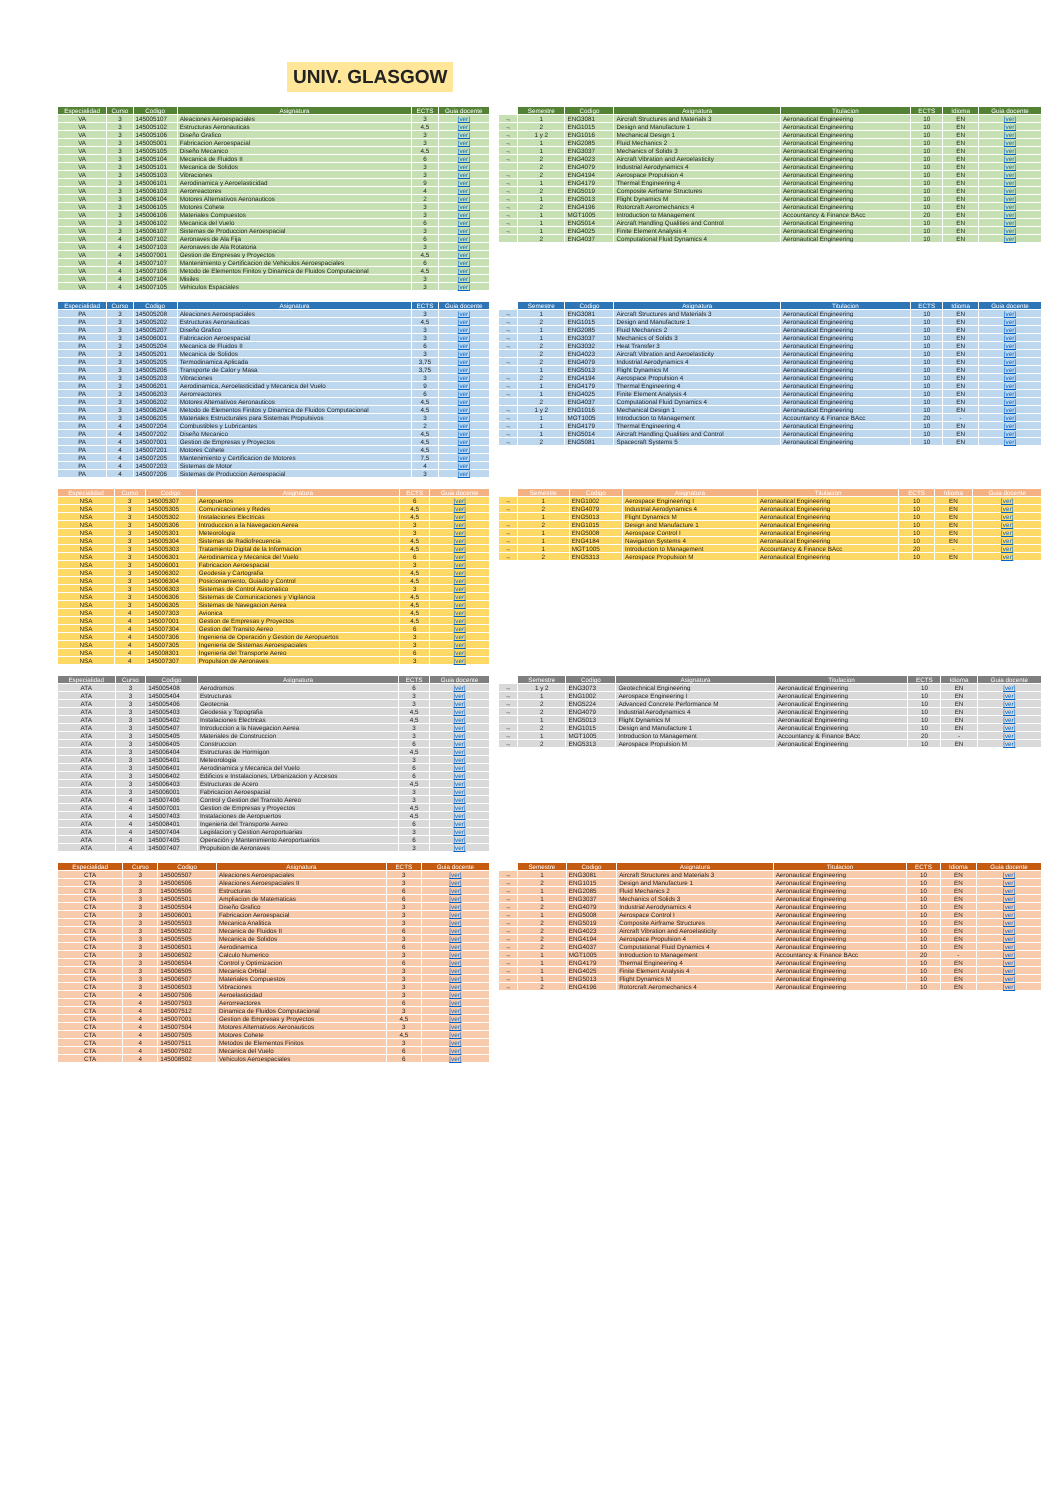UNIV. GLASGOW
| Especialidad | Curso | Codigo | Asignatura | ECTS | Guia docente |
| --- | --- | --- | --- | --- | --- |
| VA | 3 | 145005107 | Aleaciones Aeroespaciales | 3 | [ver] |
| VA | 3 | 145005102 | Estructuras Aeronauticas | 4,5 | [ver] |
| VA | 3 | 145005106 | Diseño Grafico | 3 | [ver] |
| VA | 3 | 145005001 | Fabricacion Aeroespacial | 3 | [ver] |
| VA | 3 | 145005105 | Diseño Mecanico | 4,5 | [ver] |
| VA | 3 | 145005104 | Mecanica de Fluidos II | 6 | [ver] |
| VA | 3 | 145005101 | Mecanica de Solidos | 3 | [ver] |
| VA | 3 | 145005103 | Vibraciones | 3 | [ver] |
| VA | 3 | 145006101 | Aerodinamica y Aeroelasticidad | 9 | [ver] |
| VA | 3 | 145006103 | Aerorreactores | 4 | [ver] |
| VA | 3 | 145006104 | Motores Alternativos Aeronauticos | 2 | [ver] |
| VA | 3 | 145006105 | Motores Cohete | 3 | [ver] |
| VA | 3 | 145006106 | Materiales Compuestos | 3 | [ver] |
| VA | 3 | 145006102 | Mecanica del Vuelo | 6 | [ver] |
| VA | 3 | 145006107 | Sistemas de Produccion Aeroespacial | 3 | [ver] |
| VA | 4 | 145007102 | Aeronaves de Ala Fija | 6 | [ver] |
| VA | 4 | 145007103 | Aeronaves de Ala Rotatoria | 3 | [ver] |
| VA | 4 | 145007001 | Gestion de Empresas y Proyectos | 4,5 | [ver] |
| VA | 4 | 145007107 | Mantenimiento y Certificacion de Vehiculos Aeroespaciales | 6 | [ver] |
| VA | 4 | 145007106 | Metodo de Elementos Finitos y Dinamica de Fluidos Computacional | 4,5 | [ver] |
| VA | 4 | 145007104 | Misiles | 3 | [ver] |
| VA | 4 | 145007105 | Vehiculos Espaciales | 3 | [ver] |
| | Semestre | Codigo | Asignatura | Titulacion | ECTS | Idioma | Guia docente |
| --- | --- | --- | --- | --- | --- | --- | --- |
| → | 1 | ENG3081 | Aircraft Structures and Materials 3 | Aeronautical Engineering | 10 | EN | [ver] |
| → | 2 | ENG1015 | Design and Manufacture 1 | Aeronautical Engineering | 10 | EN | [ver] |
| → | 1 y 2 | ENG1016 | Mechanical Design 1 | Aeronautical Engineering | 10 | EN | [ver] |
| → | 1 | ENG2085 | Fluid Mechanics 2 | Aeronautical Engineering | 10 | EN | [ver] |
| → | 1 | ENG3037 | Mechanics of Solids 3 | Aeronautical Engineering | 10 | EN | [ver] |
| → | 2 | ENG4023 | Aircraft Vibration and Aeroelasticity | Aeronautical Engineering | 10 | EN | [ver] |
| | 2 | ENG4079 | Industrial Aerodynamics 4 | Aeronautical Engineering | 10 | EN | [ver] |
| → | 2 | ENG4194 | Aerospace Propulsion 4 | Aeronautical Engineering | 10 | EN | [ver] |
| → | 1 | ENG4179 | Thermal Engineering 4 | Aeronautical Engineering | 10 | EN | [ver] |
| → | 2 | ENG5019 | Composite Airframe Structures | Aeronautical Engineering | 10 | EN | [ver] |
| → | 1 | ENG5013 | Flight Dynamics M | Aeronautical Engineering | 10 | EN | [ver] |
| → | 2 | ENG4196 | Rotorcraft Aeromechanics 4 | Aeronautical Engineering | 10 | EN | [ver] |
| → | 1 | MGT1005 | Introduction to Management | Accountancy & Finance BAcc | 20 | EN | [ver] |
| → | 1 | ENG5014 | Aircraft Handling Qualities and Control | Aeronautical Engineering | 10 | EN | [ver] |
| → | 1 | ENG4025 | Finite Element Analysis 4 | Aeronautical Engineering | 10 | EN | [ver] |
| | 2 | ENG4037 | Computational Fluid Dynamics 4 | Aeronautical Engineering | 10 | EN | [ver] |
| Especialidad | Curso | Codigo | Asignatura | ECTS | Guia docente |
| --- | --- | --- | --- | --- | --- |
| PA | 3 | 145005208 | Aleaciones Aeroespaciales | 3 | [ver] |
| PA | 3 | 145005202 | Estructuras Aeronauticas | 4,5 | [ver] |
| PA | 3 | 145005207 | Diseño Grafico | 3 | [ver] |
| PA | 3 | 145006001 | Fabricacion Aeroespacial | 3 | [ver] |
| PA | 3 | 145005204 | Mecanica de Fluidos II | 6 | [ver] |
| PA | 3 | 145005201 | Mecanica de Solidos | 3 | [ver] |
| PA | 3 | 145005205 | Termodinamica Aplicada | 3,75 | [ver] |
| PA | 3 | 145005206 | Transporte de Calor y Masa | 3,75 | [ver] |
| PA | 3 | 145005203 | Vibraciones | 3 | [ver] |
| PA | 3 | 145006201 | Aerodinamica, Aeroelasticidad y Mecanica del Vuelo | 9 | [ver] |
| PA | 3 | 145006203 | Aerorreactores | 6 | [ver] |
| PA | 3 | 145006202 | Motores Alternativos Aeronauticos | 4,5 | [ver] |
| PA | 3 | 145006204 | Metodo de Elementos Finitos y Dinamica de Fluidos Computacional | 4,5 | [ver] |
| PA | 3 | 145006205 | Materiales Estructurales para Sistemas Propulsivos | 3 | [ver] |
| PA | 4 | 145007204 | Combustibles y Lubricantes | 2 | [ver] |
| PA | 4 | 145007202 | Diseño Mecanico | 4,5 | [ver] |
| PA | 4 | 145007001 | Gestion de Empresas y Proyectos | 4,5 | [ver] |
| PA | 4 | 145007201 | Motores Cohete | 4,5 | [ver] |
| PA | 4 | 145007205 | Mantenimiento y Certificacion de Motores | 7,5 | [ver] |
| PA | 4 | 145007203 | Sistemas de Motor | 4 | [ver] |
| PA | 4 | 145007206 | Sistemas de Produccion Aeroespacial | 3 | [ver] |
| | Semestre | Codigo | Asignatura | Titulacion | ECTS | Idioma | Guia docente |
| --- | --- | --- | --- | --- | --- | --- | --- |
| → | 1 | ENG3081 | Aircraft Structures and Materials 3 | Aeronautical Engineering | 10 | EN | [ver] |
| → | 2 | ENG1015 | Design and Manufacture 1 | Aeronautical Engineering | 10 | EN | [ver] |
| → | 1 | ENG2085 | Fluid Mechanics 2 | Aeronautical Engineering | 10 | EN | [ver] |
| → | 1 | ENG3037 | Mechanics of Solids 3 | Aeronautical Engineering | 10 | EN | [ver] |
| → | 2 | ENG3032 | Heat Transfer 3 | Aeronautical Engineering | 10 | EN | [ver] |
| | 2 | ENG4023 | Aircraft Vibration and Aeroelasticity | Aeronautical Engineering | 10 | EN | [ver] |
| → | 2 | ENG4079 | Industrial Aerodynamics 4 | Aeronautical Engineering | 10 | EN | [ver] |
| | 1 | ENG5013 | Flight Dynamics M | Aeronautical Engineering | 10 | EN | [ver] |
| → | 2 | ENG4194 | Aerospace Propulsion 4 | Aeronautical Engineering | 10 | EN | [ver] |
| → | 1 | ENG4179 | Thermal Engineering 4 | Aeronautical Engineering | 10 | EN | [ver] |
| → | 1 | ENG4025 | Finite Element Analysis 4 | Aeronautical Engineering | 10 | EN | [ver] |
| | 2 | ENG4037 | Computational Fluid Dynamics 4 | Aeronautical Engineering | 10 | EN | [ver] |
| → | 1 y 2 | ENG1016 | Mechanical Design 1 | Aeronautical Engineering | 10 | EN | [ver] |
| → | 1 | MGT1005 | Introduction to Management | Accountancy & Finance BAcc | 20 | - | [ver] |
| → | 1 | ENG4179 | Thermal Engineering 4 | Aeronautical Engineering | 10 | EN | [ver] |
| → | 1 | ENG5014 | Aircraft Handling Qualities and Control | Aeronautical Engineering | 10 | EN | [ver] |
| → | 2 | ENG5081 | Spacecraft Systems 5 | Aeronautical Engineering | 10 | EN | [ver] |
| Especialidad | Curso | Codigo | Asignatura | ECTS | Guia docente |
| --- | --- | --- | --- | --- | --- |
| NSA | 3 | 145005307 | Aeropuertos | 6 | [ver] |
| NSA | 3 | 145005305 | Comunicaciones y Redes | 4,5 | [ver] |
| NSA | 3 | 145005302 | Instalaciones Electricas | 4,5 | [ver] |
| NSA | 3 | 145005306 | Introduccion a la Navegacion Aerea | 3 | [ver] |
| NSA | 3 | 145005301 | Meteorologia | 3 | [ver] |
| NSA | 3 | 145005304 | Sistemas de Radiofrecuencia | 4,5 | [ver] |
| NSA | 3 | 145005303 | Tratamiento Digital de la Informacion | 4,5 | [ver] |
| NSA | 3 | 145006301 | Aerodinamica y Mecanica del Vuelo | 6 | [ver] |
| NSA | 3 | 145006001 | Fabricacion Aeroespacial | 3 | [ver] |
| NSA | 3 | 145006302 | Geodesia y Cartografia | 4,5 | [ver] |
| NSA | 3 | 145006304 | Posicionamiento, Guiado y Control | 4,5 | [ver] |
| NSA | 3 | 145006303 | Sistemas de Control Automatico | 3 | [ver] |
| NSA | 3 | 145006306 | Sistemas de Comunicaciones y Vigilancia | 4,5 | [ver] |
| NSA | 3 | 145006305 | Sistemas de Navegacion Aerea | 4,5 | [ver] |
| NSA | 4 | 145007303 | Avionica | 4,5 | [ver] |
| NSA | 4 | 145007001 | Gestion de Empresas y Proyectos | 4,5 | [ver] |
| NSA | 4 | 145007304 | Gestion del Transito Aereo | 6 | [ver] |
| NSA | 4 | 145007306 | Ingenieria de Operación y Gestion de Aeropuertos | 3 | [ver] |
| NSA | 4 | 145007305 | Ingenieria de Sistemas Aeroespaciales | 3 | [ver] |
| NSA | 4 | 145008301 | Ingenieria del Transporte Aereo | 6 | [ver] |
| NSA | 4 | 145007307 | Propulsion de Aeronaves | 3 | [ver] |
| | Semestre | Codigo | Asignatura | Titulacion | ECTS | Idioma | Guia docente |
| --- | --- | --- | --- | --- | --- | --- | --- |
| → | 1 | ENG1002 | Aerospace Engineering I | Aeronautical Engineering | 10 | EN | [ver] |
| → | 2 | ENG4079 | Industrial Aerodynamics 4 | Aeronautical Engineering | 10 | EN | [ver] |
| | 1 | ENG5013 | Flight Dynamics M | Aeronautical Engineering | 10 | EN | [ver] |
| → | 2 | ENG1015 | Design and Manufacture 1 | Aeronautical Engineering | 10 | EN | [ver] |
| → | 1 | ENG5008 | Aerospace Control I | Aeronautical Engineering | 10 | EN | [ver] |
| → | 1 | ENG4184 | Navigation Systems 4 | Aeronautical Engineering | 10 | EN | [ver] |
| → | 1 | MGT1005 | Introduction to Management | Accountancy & Finance BAcc | 20 | - | [ver] |
| → | 2 | ENG5313 | Aerospace Propulsion M | Aeronautical Engineering | 10 | EN | [ver] |
| Especialidad | Curso | Codigo | Asignatura | ECTS | Guia docente |
| --- | --- | --- | --- | --- | --- |
| ATA | 3 | 145005408 | Aerodromos | 6 | [ver] |
| ATA | 3 | 145005404 | Estructuras | 3 | [ver] |
| ATA | 3 | 145005406 | Geotecnia | 3 | [ver] |
| ATA | 3 | 145005403 | Geodesia y Topografia | 4,5 | [ver] |
| ATA | 3 | 145005402 | Instalaciones Electricas | 4,5 | [ver] |
| ATA | 3 | 145005407 | Introduccion a la Navegacion Aerea | 3 | [ver] |
| ATA | 3 | 145005405 | Materiales de Construccion | 3 | [ver] |
| ATA | 3 | 145006405 | Construccion | 6 | [ver] |
| ATA | 3 | 145006404 | Estructuras de Hormigon | 4,5 | [ver] |
| ATA | 3 | 145005401 | Meteorologia | 3 | [ver] |
| ATA | 3 | 145006401 | Aerodinamica y Mecanica del Vuelo | 6 | [ver] |
| ATA | 3 | 145006402 | Edificios e Instalaciones, Urbanizacion y Accesos | 6 | [ver] |
| ATA | 3 | 145006403 | Estructuras de Acero | 4,5 | [ver] |
| ATA | 3 | 145006001 | Fabricacion Aeroespacial | 3 | [ver] |
| ATA | 4 | 145007406 | Control y Gestion del Transito Aereo | 3 | [ver] |
| ATA | 4 | 145007001 | Gestion de Empresas y Proyectos | 4,5 | [ver] |
| ATA | 4 | 145007403 | Instalaciones de Aeropuertos | 4,5 | [ver] |
| ATA | 4 | 145008401 | Ingenieria del Transporte Aereo | 6 | [ver] |
| ATA | 4 | 145007404 | Legislacion y Gestion Aeroportuarias | 3 | [ver] |
| ATA | 4 | 145007405 | Operación y Mantenimiento Aeroportuarios | 6 | [ver] |
| ATA | 4 | 145007407 | Propulsion de Aeronaves | 3 | [ver] |
| | Semestre | Codigo | Asignatura | Titulacion | ECTS | Idioma | Guia docente |
| --- | --- | --- | --- | --- | --- | --- | --- |
| → | 1 y 2 | ENG3073 | Geotechnical Engineering | Aeronautical Engineering | 10 | EN | [ver] |
| → | 1 | ENG1002 | Aerospace Engineering I | Aeronautical Engineering | 10 | EN | [ver] |
| → | 2 | ENG5224 | Advanced Concrete Performance M | Aeronautical Engineering | 10 | EN | [ver] |
| → | 2 | ENG4079 | Industrial Aerodynamics 4 | Aeronautical Engineering | 10 | EN | [ver] |
| | 1 | ENG5013 | Flight Dynamics M | Aeronautical Engineering | 10 | EN | [ver] |
| → | 2 | ENG1015 | Design and Manufacture 1 | Aeronautical Engineering | 10 | EN | [ver] |
| → | 1 | MGT1005 | Introduction to Management | Accountancy & Finance BAcc | 20 | - | [ver] |
| → | 2 | ENG5313 | Aerospace Propulsion M | Aeronautical Engineering | 10 | EN | [ver] |
| Especialidad | Curso | Codigo | Asignatura | ECTS | Guia docente |
| --- | --- | --- | --- | --- | --- |
| CTA | 3 | 145005507 | Aleaciones Aeroespaciales | 3 | [ver] |
| CTA | 3 | 145006506 | Aleaciones Aeroespaciales II | 3 | [ver] |
| CTA | 3 | 145005506 | Estructuras | 6 | [ver] |
| CTA | 3 | 145005501 | Ampliacion de Matematicas | 6 | [ver] |
| CTA | 3 | 145005504 | Diseño Grafico | 3 | [ver] |
| CTA | 3 | 145006001 | Fabricacion Aeroespacial | 3 | [ver] |
| CTA | 3 | 145005503 | Mecanica Analitica | 3 | [ver] |
| CTA | 3 | 145005502 | Mecanica de Fluidos II | 6 | [ver] |
| CTA | 3 | 145005505 | Mecanica de Solidos | 3 | [ver] |
| CTA | 3 | 145006501 | Aerodinamica | 6 | [ver] |
| CTA | 3 | 145006502 | Calculo Numerico | 3 | [ver] |
| CTA | 3 | 145006504 | Control y Optimizacion | 6 | [ver] |
| CTA | 3 | 145006505 | Mecanica Orbital | 3 | [ver] |
| CTA | 3 | 145006507 | Materiales Compuestos | 3 | [ver] |
| CTA | 3 | 145006503 | Vibraciones | 3 | [ver] |
| CTA | 4 | 145007506 | Aeroelasticidad | 3 | [ver] |
| CTA | 4 | 145007503 | Aerorreactores | 6 | [ver] |
| CTA | 4 | 145007512 | Dinamica de Fluidos Computacional | 3 | [ver] |
| CTA | 4 | 145007001 | Gestion de Empresas y Proyectos | 4,5 | [ver] |
| CTA | 4 | 145007504 | Motores Alternativos Aeronauticos | 3 | [ver] |
| CTA | 4 | 145007505 | Motores Cohete | 4,5 | [ver] |
| CTA | 4 | 145007511 | Metodos de Elementos Finitos | 3 | [ver] |
| CTA | 4 | 145007502 | Mecanica del Vuelo | 6 | [ver] |
| CTA | 4 | 145008502 | Vehiculos Aeroespaciales | 6 | [ver] |
| | Semestre | Codigo | Asignatura | Titulacion | ECTS | Idioma | Guia docente |
| --- | --- | --- | --- | --- | --- | --- | --- |
| → | 1 | ENG3081 | Aircraft Structures and Materials 3 | Aeronautical Engineering | 10 | EN | [ver] |
| → | 2 | ENG1015 | Design and Manufacture 1 | Aeronautical Engineering | 10 | EN | [ver] |
| → | 1 | ENG2085 | Fluid Mechanics 2 | Aeronautical Engineering | 10 | EN | [ver] |
| → | 1 | ENG3037 | Mechanics of Solids 3 | Aeronautical Engineering | 10 | EN | [ver] |
| → | 2 | ENG4079 | Industrial Aerodynamics 4 | Aeronautical Engineering | 10 | EN | [ver] |
| → | 1 | ENG5008 | Aerospace Control I | Aeronautical Engineering | 10 | EN | [ver] |
| → | 2 | ENG5019 | Composite Airframe Structures | Aeronautical Engineering | 10 | EN | [ver] |
| → | 2 | ENG4023 | Aircraft Vibration and Aeroelasticity | Aeronautical Engineering | 10 | EN | [ver] |
| → | 2 | ENG4194 | Aerospace Propulsion 4 | Aeronautical Engineering | 10 | EN | [ver] |
| → | 2 | ENG4037 | Computational Fluid Dynamics 4 | Aeronautical Engineering | 10 | EN | [ver] |
| → | 1 | MGT1005 | Introduction to Management | Accountancy & Finance BAcc | 20 | - | [ver] |
| → | 1 | ENG4179 | Thermal Engineering 4 | Aeronautical Engineering | 10 | EN | [ver] |
| → | 1 | ENG4025 | Finite Element Analysis 4 | Aeronautical Engineering | 10 | EN | [ver] |
| → | 1 | ENG5013 | Flight Dynamics M | Aeronautical Engineering | 10 | EN | [ver] |
| → | 2 | ENG4196 | Rotorcraft Aeromechanics 4 | Aeronautical Engineering | 10 | EN | [ver] |